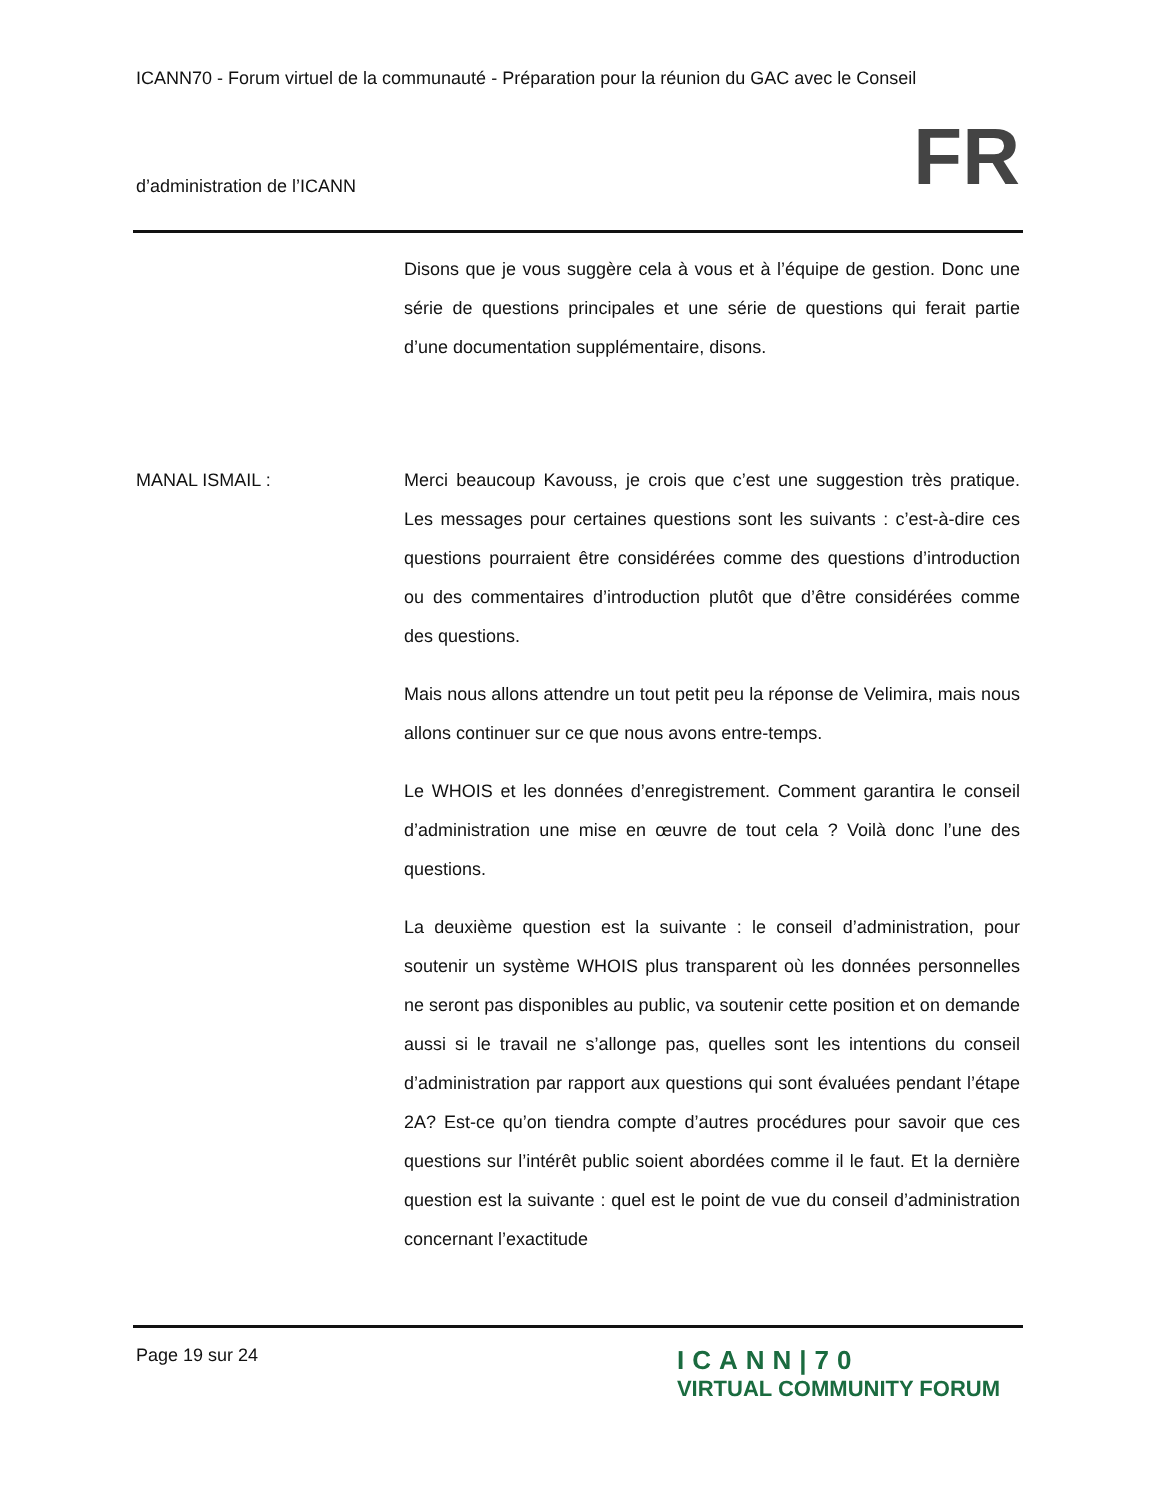ICANN70 - Forum virtuel de la communauté - Préparation pour la réunion du GAC avec le Conseil
d’administration de l’ICANN FR
Disons que je vous suggère cela à vous et à l’équipe de gestion. Donc une série de questions principales et une série de questions qui ferait partie d’une documentation supplémentaire, disons.
MANAL ISMAIL : Merci beaucoup Kavouss, je crois que c’est une suggestion très pratique. Les messages pour certaines questions sont les suivants : c’est-à-dire ces questions pourraient être considérées comme des questions d’introduction ou des commentaires d’introduction plutôt que d’être considérées comme des questions.
Mais nous allons attendre un tout petit peu la réponse de Velimira, mais nous allons continuer sur ce que nous avons entre-temps.
Le WHOIS et les données d’enregistrement. Comment garantira le conseil d’administration une mise en œuvre de tout cela ? Voilà donc l’une des questions.
La deuxième question est la suivante : le conseil d’administration, pour soutenir un système WHOIS plus transparent où les données personnelles ne seront pas disponibles au public, va soutenir cette position et on demande aussi si le travail ne s’allonge pas, quelles sont les intentions du conseil d’administration par rapport aux questions qui sont évaluées pendant l’étape 2A? Est-ce qu’on tiendra compte d’autres procédures pour savoir que ces questions sur l’intérêt public soient abordées comme il le faut. Et la dernière question est la suivante : quel est le point de vue du conseil d’administration concernant l’exactitude
Page 19 sur 24
ICANN|70
VIRTUAL COMMUNITY FORUM